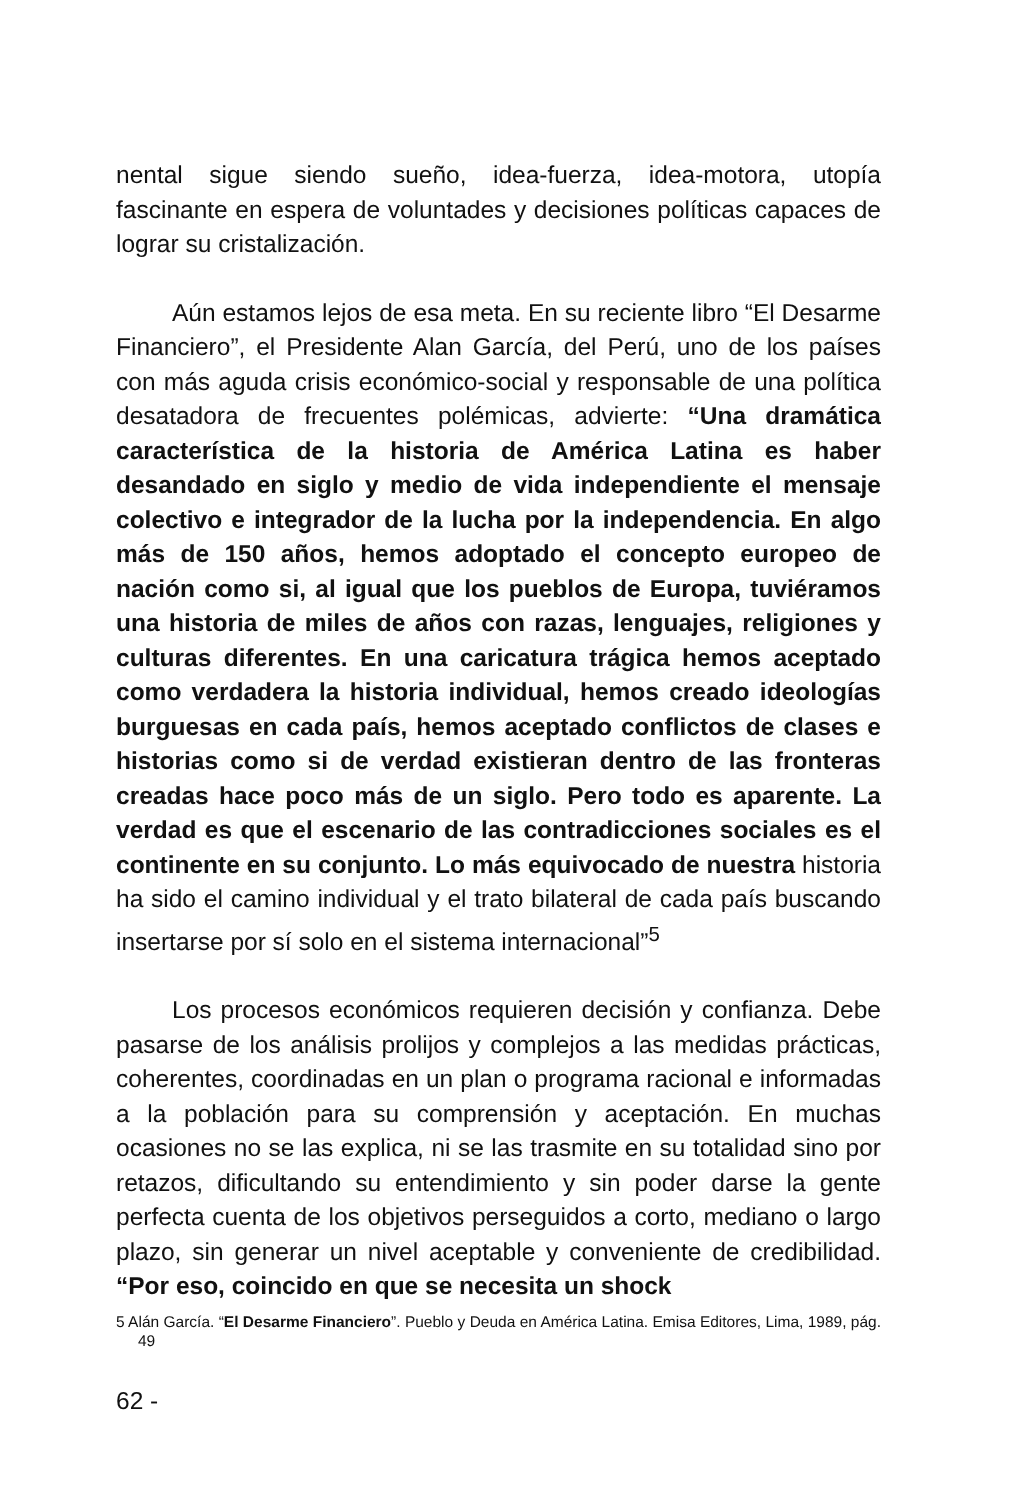nental sigue siendo sueño, idea-fuerza, idea-motora, utopía fascinante en espera de voluntades y decisiones políticas capaces de lograr su cristalización.
Aún estamos lejos de esa meta. En su reciente libro “El Desarme Financiero”, el Presidente Alan García, del Perú, uno de los países con más aguda crisis económico-social y responsable de una política desatadora de frecuentes polémicas, advierte: “Una dramática característica de la historia de América Latina es haber desandado en siglo y medio de vida independiente el mensaje colectivo e integrador de la lucha por la independencia. En algo más de 150 años, hemos adoptado el concepto europeo de nación como si, al igual que los pueblos de Europa, tuviéramos una historia de miles de años con razas, lenguajes, religiones y culturas diferentes. En una caricatura trágica hemos aceptado como verdadera la historia individual, hemos creado ideologías burguesas en cada país, hemos aceptado conflictos de clases e historias como si de verdad existieran dentro de las fronteras creadas hace poco más de un siglo. Pero todo es aparente. La verdad es que el escenario de las contradicciones sociales es el continente en su conjunto. Lo más equivocado de nuestra historia ha sido el camino individual y el trato bilateral de cada país buscando insertarse por sí solo en el sistema internacional”<sup>5</sup>
Los procesos económicos requieren decisión y confianza. Debe pasarse de los análisis prolijos y complejos a las medidas prácticas, coherentes, coordinadas en un plan o programa racional e informadas a la población para su comprensión y aceptación. En muchas ocasiones no se las explica, ni se las trasmite en su totalidad sino por retazos, dificultando su entendimiento y sin poder darse la gente perfecta cuenta de los objetivos perseguidos a corto, mediano o largo plazo, sin generar un nivel aceptable y conveniente de credibilidad. “Por eso, coincido en que se necesita un shock
5 Alán García. “El Desarme Financiero”. Pueblo y Deuda en América Latina. Emisa Editores, Lima, 1989, pág. 49
62 -